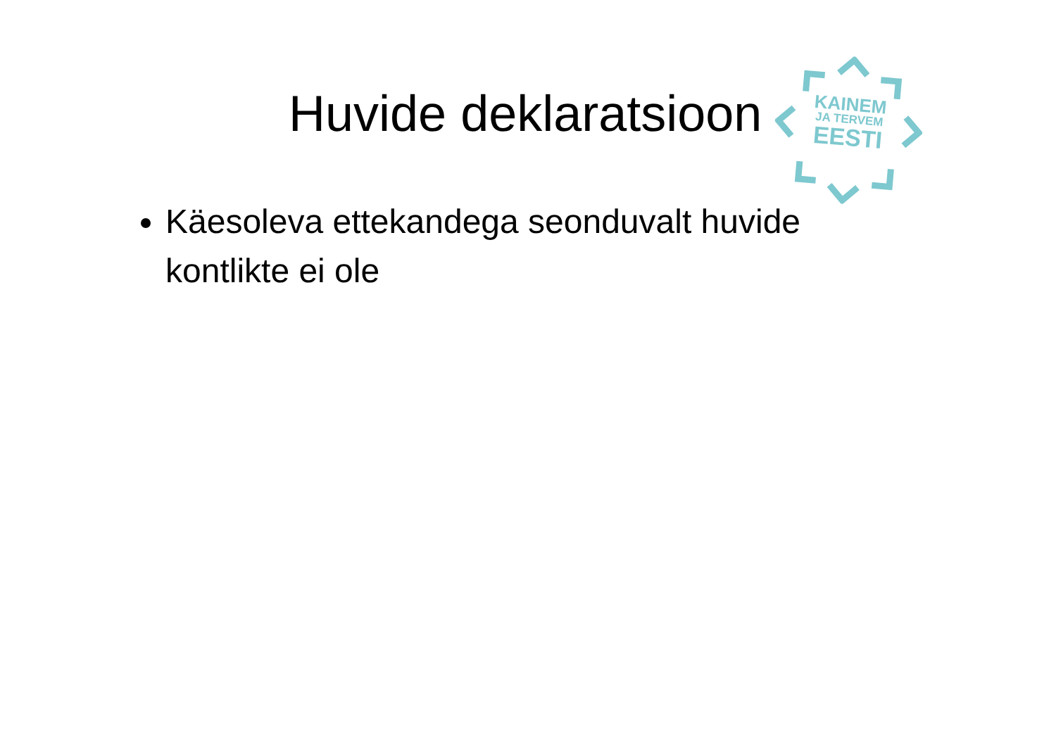Huvide deklaratsioon
KAINEM
JA TERVEM
EESTI
Käesoleva ettekandega seonduvalt huvide kontlikte ei ole